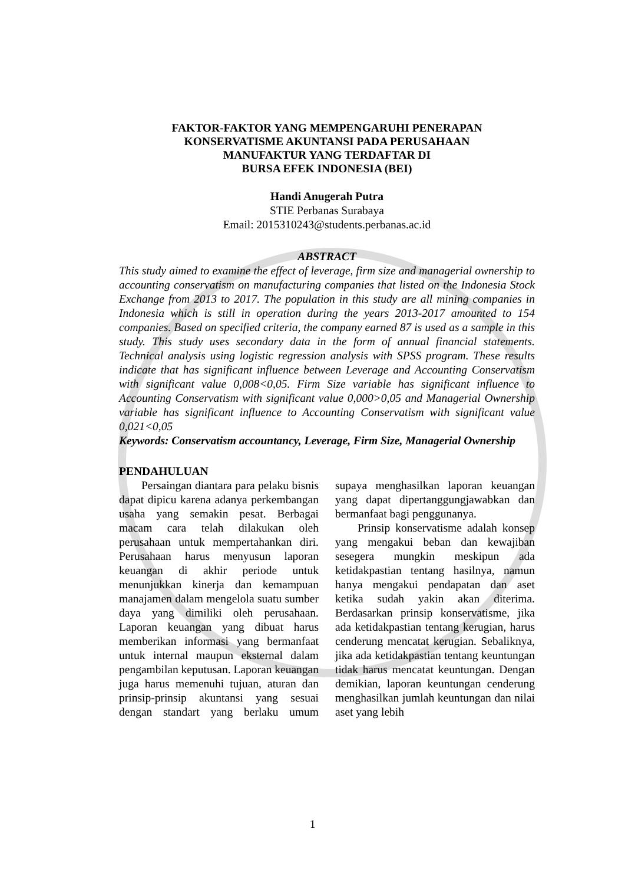FAKTOR-FAKTOR YANG MEMPENGARUHI PENERAPAN
KONSERVATISME AKUNTANSI PADA PERUSAHAAN
MANUFAKTUR YANG TERDAFTAR DI
BURSA EFEK INDONESIA (BEI)
Handi Anugerah Putra
STIE Perbanas Surabaya
Email: 2015310243@students.perbanas.ac.id
ABSTRACT
This study aimed to examine the effect of leverage, firm size and managerial ownership to accounting conservatism on manufacturing companies that listed on the Indonesia Stock Exchange from 2013 to 2017. The population in this study are all mining companies in Indonesia which is still in operation during the years 2013-2017 amounted to 154 companies. Based on specified criteria, the company earned 87 is used as a sample in this study. This study uses secondary data in the form of annual financial statements. Technical analysis using logistic regression analysis with SPSS program. These results indicate that has significant influence between Leverage and Accounting Conservatism with significant value 0,008<0,05. Firm Size variable has significant influence to Accounting Conservatism with significant value 0,000>0,05 and Managerial Ownership variable has significant influence to Accounting Conservatism with significant value 0,021<0,05
Keywords: Conservatism accountancy, Leverage, Firm Size, Managerial Ownership
PENDAHULUAN
Persaingan diantara para pelaku bisnis dapat dipicu karena adanya perkembangan usaha yang semakin pesat. Berbagai macam cara telah dilakukan oleh perusahaan untuk mempertahankan diri. Perusahaan harus menyusun laporan keuangan di akhir periode untuk menunjukkan kinerja dan kemampuan manajamen dalam mengelola suatu sumber daya yang dimiliki oleh perusahaan. Laporan keuangan yang dibuat harus memberikan informasi yang bermanfaat untuk internal maupun eksternal dalam pengambilan keputusan. Laporan keuangan juga harus memenuhi tujuan, aturan dan prinsip-prinsip akuntansi yang sesuai dengan standart yang berlaku umum supaya menghasilkan laporan keuangan yang dapat dipertanggungjawabkan dan bermanfaat bagi penggunanya.
Prinsip konservatisme adalah konsep yang mengakui beban dan kewajiban sesegera mungkin meskipun ada ketidakpastian tentang hasilnya, namun hanya mengakui pendapatan dan aset ketika sudah yakin akan diterima. Berdasarkan prinsip konservatisme, jika ada ketidakpastian tentang kerugian, harus cenderung mencatat kerugian. Sebaliknya, jika ada ketidakpastian tentang keuntungan tidak harus mencatat keuntungan. Dengan demikian, laporan keuntungan cenderung menghasilkan jumlah keuntungan dan nilai aset yang lebih
1